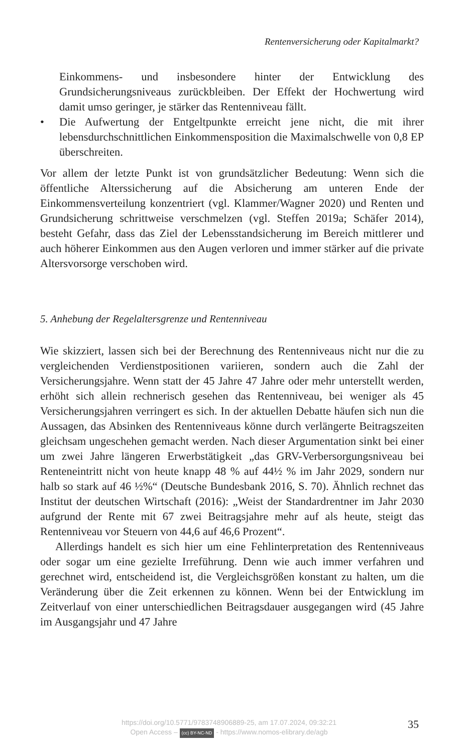Rentenversicherung oder Kapitalmarkt?
Einkommens- und insbesondere hinter der Entwicklung des Grundsicherungsniveaus zurückbleiben. Der Effekt der Hochwertung wird damit umso geringer, je stärker das Rentenniveau fällt.
• Die Aufwertung der Entgeltpunkte erreicht jene nicht, die mit ihrer lebensdurchschnittlichen Einkommensposition die Maximalschwelle von 0,8 EP überschreiten.
Vor allem der letzte Punkt ist von grundsätzlicher Bedeutung: Wenn sich die öffentliche Alterssicherung auf die Absicherung am unteren Ende der Einkommensverteilung konzentriert (vgl. Klammer/Wagner 2020) und Renten und Grundsicherung schrittweise verschmelzen (vgl. Steffen 2019a; Schäfer 2014), besteht Gefahr, dass das Ziel der Lebensstandsicherung im Bereich mittlerer und auch höherer Einkommen aus den Augen verloren und immer stärker auf die private Altersvorsorge verschoben wird.
5. Anhebung der Regelaltersgrenze und Rentenniveau
Wie skizziert, lassen sich bei der Berechnung des Rentenniveaus nicht nur die zu vergleichenden Verdienstpositionen variieren, sondern auch die Zahl der Versicherungsjahre. Wenn statt der 45 Jahre 47 Jahre oder mehr unterstellt werden, erhöht sich allein rechnerisch gesehen das Rentenniveau, bei weniger als 45 Versicherungsjahren verringert es sich. In der aktuellen Debatte häufen sich nun die Aussagen, das Absinken des Rentenniveaus könne durch verlängerte Beitragszeiten gleichsam ungeschehen gemacht werden. Nach dieser Argumentation sinkt bei einer um zwei Jahre längeren Erwerbstätigkeit „das GRV-Verbersorgungsniveau bei Renteneintritt nicht von heute knapp 48 % auf 44½ % im Jahr 2029, sondern nur halb so stark auf 46 ½%“ (Deutsche Bundesbank 2016, S. 70). Ähnlich rechnet das Institut der deutschen Wirtschaft (2016): „Weist der Standardrentner im Jahr 2030 aufgrund der Rente mit 67 zwei Beitragsjahre mehr auf als heute, steigt das Rentenniveau vor Steuern von 44,6 auf 46,6 Prozent“.
Allerdings handelt es sich hier um eine Fehlinterpretation des Rentenniveaus oder sogar um eine gezielte Irreführung. Denn wie auch immer verfahren und gerechnet wird, entscheidend ist, die Vergleichsgrößen konstant zu halten, um die Veränderung über die Zeit erkennen zu können. Wenn bei der Entwicklung im Zeitverlauf von einer unterschiedlichen Beitragsdauer ausgegangen wird (45 Jahre im Ausgangsjahr und 47 Jahre
https://doi.org/10.5771/9783748906889-25, am 17.07.2024, 09:32:21
Open Access – (cc) BY-NC-ND - https://www.nomos-elibrary.de/agb
35